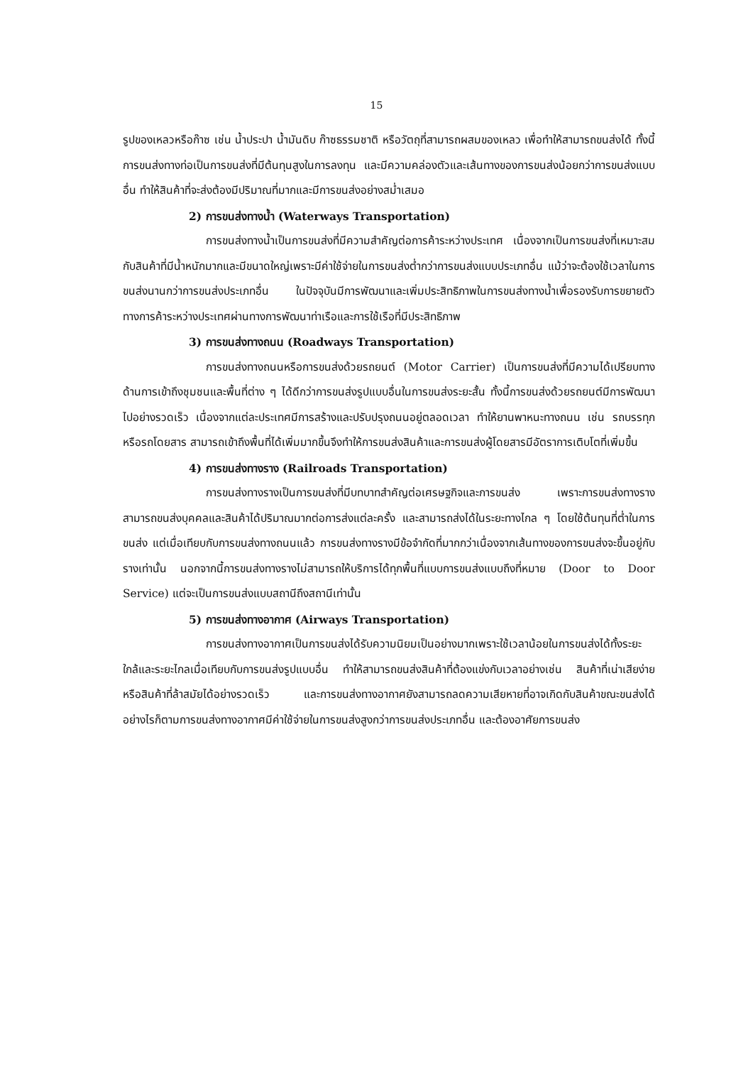15
รูปของเหลวหรือก๊าซ เช่น น้ำประปา น้ำมันดิบ ก๊าซธรรมชาติ หรือวัตถุที่สามารถผสมของเหลว เพื่อทำให้สามารถขนส่งได้ ทั้งนี้การขนส่งทางท่อเป็นการขนส่งที่มีต้นทุนสูงในการลงทุน และมีความคล่องตัวและเส้นทางของการขนส่งน้อยกว่าการขนส่งแบบอื่น ทำให้สินค้าที่จะส่งต้องมีปริมาณที่มากและมีการขนส่งอย่างสม่ำเสมอ
2) การขนส่งทางน้ำ (Waterways Transportation)
การขนส่งทางน้ำเป็นการขนส่งที่มีความสำคัญต่อการค้าระหว่างประเทศ เนื่องจากเป็นการขนส่งที่เหมาะสมกับสินค้าที่มีน้ำหนักมากและมีขนาดใหญ่เพราะมีค่าใช้จ่ายในการขนส่งต่ำกว่าการขนส่งแบบประเภทอื่น แม้ว่าจะต้องใช้เวลาในการขนส่งนานกว่าการขนส่งประเภทอื่น ในปัจจุบันมีการพัฒนาและเพิ่มประสิทธิภาพในการขนส่งทางน้ำเพื่อรองรับการขยายตัวทางการค้าระหว่างประเทศผ่านทางการพัฒนาท่าเรือและการใช้เรือที่มีประสิทธิภาพ
3) การขนส่งทางถนน (Roadways Transportation)
การขนส่งทางถนนหรือการขนส่งด้วยรถยนต์ (Motor Carrier) เป็นการขนส่งที่มีความได้เปรียบทางด้านการเข้าถึงชุมชนและพื้นที่ต่าง ๆ ได้ดีกว่าการขนส่งรูปแบบอื่นในการขนส่งระยะสั้น ทั้งนี้การขนส่งด้วยรถยนต์มีการพัฒนาไปอย่างรวดเร็ว เนื่องจากแต่ละประเทศมีการสร้างและปรับปรุงถนนอยู่ตลอดเวลา ทำให้ยานพาหนะทางถนน เช่น รถบรรทุกหรือรถโดยสาร สามารถเข้าถึงพื้นที่ได้เพิ่มมากขึ้นจึงทำให้การขนส่งสินค้าและการขนส่งผู้โดยสารมีอัตราการเติบโตที่เพิ่มขึ้น
4) การขนส่งทางราง (Railroads Transportation)
การขนส่งทางรางเป็นการขนส่งที่มีบทบาทสำคัญต่อเศรษฐกิจและการขนส่ง เพราะการขนส่งทางรางสามารถขนส่งบุคคลและสินค้าได้ปริมาณมากต่อการส่งแต่ละครั้ง และสามารถส่งได้ในระยะทางไกล ๆ โดยใช้ต้นทุนที่ต่ำในการขนส่ง แต่เมื่อเทียบกับการขนส่งทางถนนแล้ว การขนส่งทางรางมีข้อจำกัดที่มากกว่าเนื่องจากเส้นทางของการขนส่งจะขึ้นอยู่กับรางเท่านั้น นอกจากนี้การขนส่งทางรางไม่สามารถให้บริการได้ทุกพื้นที่แบบการขนส่งแบบถึงที่หมาย (Door to Door Service) แต่จะเป็นการขนส่งแบบสถานีถึงสถานีเท่านั้น
5) การขนส่งทางอากาศ (Airways Transportation)
การขนส่งทางอากาศเป็นการขนส่งได้รับความนิยมเป็นอย่างมากเพราะใช้เวลาน้อยในการขนส่งได้ทั้งระยะใกล้และระยะไกลเมื่อเทียบกับการขนส่งรูปแบบอื่น ทำให้สามารถขนส่งสินค้าที่ต้องแข่งกับเวลาอย่างเช่น สินค้าที่เน่าเสียง่าย หรือสินค้าที่ล้าสมัยได้อย่างรวดเร็ว และการขนส่งทางอากาศยังสามารถลดความเสียหายที่อาจเกิดกับสินค้าขณะขนส่งได้ อย่างไรก็ตามการขนส่งทางอากาศมีค่าใช้จ่ายในการขนส่งสูงกว่าการขนส่งประเภทอื่น และต้องอาศัยการขนส่ง